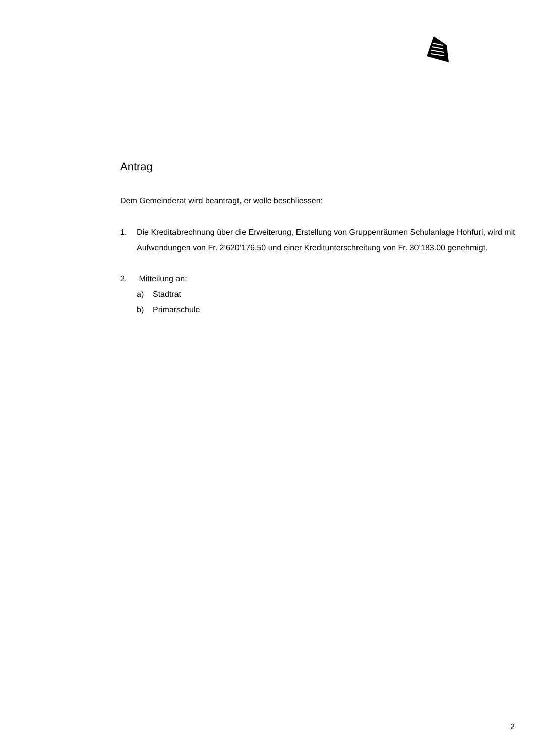Antrag
Dem Gemeinderat wird beantragt, er wolle beschliessen:
1. Die Kreditabrechnung über die Erweiterung, Erstellung von Gruppenräumen Schulanlage Hohfuri, wird mit Aufwendungen von Fr. 2‘620‘176.50 und einer Kreditunterschreitung von Fr. 30‘183.00 genehmigt.
2. Mitteilung an:
a) Stadtrat
b) Primarschule
2